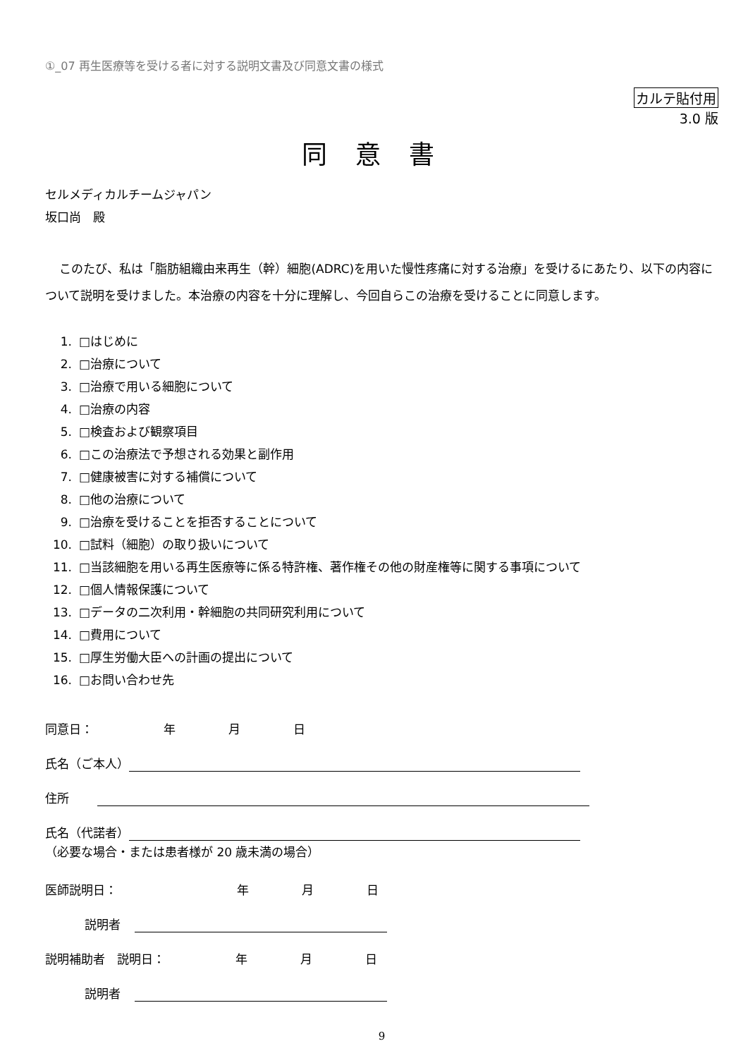①_07 再生医療等を受ける者に対する説明文書及び同意文書の様式
カルテ貼付用
3.0 版
同意書
セルメディカルチームジャパン
坂口尚　殿
このたび、私は「脂肪組織由来再生（幹）細胞(ADRC)を用いた慢性疼痛に対する治療」を受けるにあたり、以下の内容について説明を受けました。本治療の内容を十分に理解し、今回自らこの治療を受けることに同意します。
1. □はじめに
2. □治療について
3. □治療で用いる細胞について
4. □治療の内容
5. □検査および観察項目
6. □この治療法で予想される効果と副作用
7. □健康被害に対する補償について
8. □他の治療について
9. □治療を受けることを拒否することについて
10. □試料（細胞）の取り扱いについて
11. □当該細胞を用いる再生医療等に係る特許権、著作権その他の財産権等に関する事項について
12. □個人情報保護について
13. □データの二次利用・幹細胞の共同研究利用について
14. □費用について
15. □厚生労働大臣への計画の提出について
16. □お問い合わせ先
同意日： 年 月 日
氏名（ご本人）
住所
氏名（代諾者）
（必要な場合・または患者様が 20 歳未満の場合）
医師説明日： 年 月 日
説明者
説明補助者　説明日： 年 月 日
説明者
9